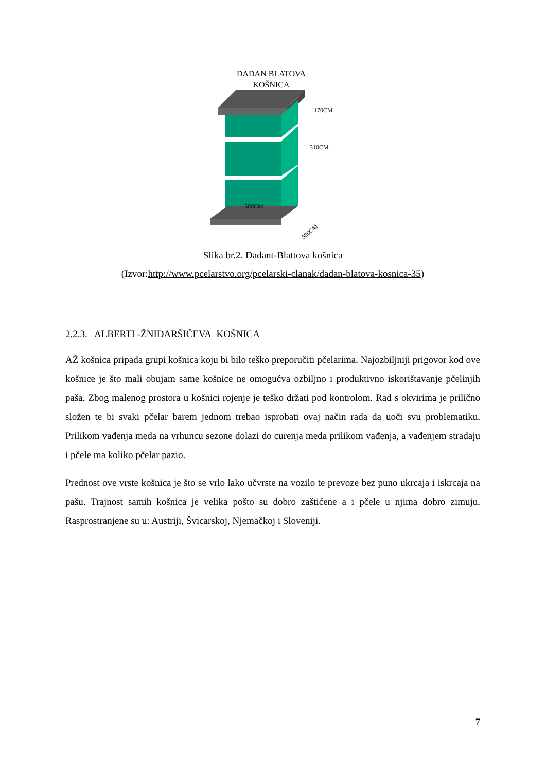DADAN BLATOVA
KOŠNICA
170CM
310CM
500CM
500CM
Slika br.2. Dadant-Blattova košnica
(Izvor:http://www.pcelarstvo.org/pcelarski-clanak/dadan-blatova-kosnica-35)
2.2.3. ALBERTI -ŽNIDARŠIČEVA KOŠNICA
AŽ košnica pripada grupi košnica koju bi bilo teško preporučiti pčelarima. Najozbiljniji prigovor kod ove košnice je što mali obujam same košnice ne omogućva ozbiljno i produktivno iskorištavanje pčelinjih paša. Zbog malenog prostora u košnici rojenje je teško držati pod kontrolom. Rad s okvirima je prilično složen te bi svaki pčelar barem jednom trebao isprobati ovaj način rada da uoči svu problematiku. Prilikom vađenja meda na vrhuncu sezone dolazi do curenja meda prilikom vađenja, a vađenjem stradaju i pčele ma koliko pčelar pazio.
Prednost ove vrste košnica je što se vrlo lako učvrste na vozilo te prevoze bez puno ukrcaja i iskrcaja na pašu. Trajnost samih košnica je velika pošto su dobro zaštićene a i pčele u njima dobro zimuju. Rasprostranjene su u: Austriji, Švicarskoj, Njemačkoj i Sloveniji.
7